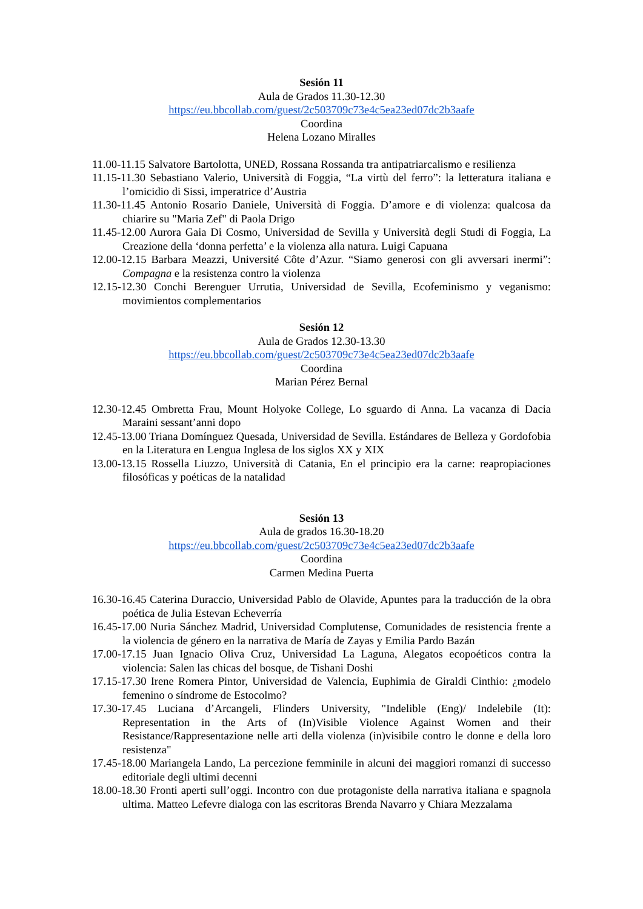Sesión 11
Aula de Grados 11.30-12.30
https://eu.bbcollab.com/guest/2c503709c73e4c5ea23ed07dc2b3aafe
Coordina
Helena Lozano Miralles
11.00-11.15 Salvatore Bartolotta, UNED, Rossana Rossanda tra antipatriarcalismo e resilienza
11.15-11.30 Sebastiano Valerio, Università di Foggia, “La virtù del ferro”: la letteratura italiana e l’omicidio di Sissi, imperatrice d’Austria
11.30-11.45 Antonio Rosario Daniele, Università di Foggia. D’amore e di violenza: qualcosa da chiarire su "Maria Zef" di Paola Drigo
11.45-12.00 Aurora Gaia Di Cosmo, Universidad de Sevilla y Università degli Studi di Foggia, La Creazione della ‘donna perfetta’ e la violenza alla natura. Luigi Capuana
12.00-12.15 Barbara Meazzi, Université Côte d’Azur. “Siamo generosi con gli avversari inermi”: Compagna e la resistenza contro la violenza
12.15-12.30 Conchi Berenguer Urrutia, Universidad de Sevilla, Ecofeminismo y veganismo: movimientos complementarios
Sesión 12
Aula de Grados 12.30-13.30
https://eu.bbcollab.com/guest/2c503709c73e4c5ea23ed07dc2b3aafe
Coordina
Marian Pérez Bernal
12.30-12.45 Ombretta Frau, Mount Holyoke College, Lo sguardo di Anna. La vacanza di Dacia Maraini sessant’anni dopo
12.45-13.00 Triana Domínguez Quesada, Universidad de Sevilla. Estándares de Belleza y Gordofobia en la Literatura en Lengua Inglesa de los siglos XX y XIX
13.00-13.15 Rossella Liuzzo, Università di Catania, En el principio era la carne: reapropiaciones filosóficas y poéticas de la natalidad
Sesión 13
Aula de grados 16.30-18.20
https://eu.bbcollab.com/guest/2c503709c73e4c5ea23ed07dc2b3aafe
Coordina
Carmen Medina Puerta
16.30-16.45 Caterina Duraccio, Universidad Pablo de Olavide, Apuntes para la traducción de la obra poética de Julia Estevan Echeverría
16.45-17.00 Nuria Sánchez Madrid, Universidad Complutense, Comunidades de resistencia frente a la violencia de género en la narrativa de María de Zayas y Emilia Pardo Bazán
17.00-17.15 Juan Ignacio Oliva Cruz, Universidad La Laguna, Alegatos ecopoéticos contra la violencia: Salen las chicas del bosque, de Tishani Doshi
17.15-17.30 Irene Romera Pintor, Universidad de Valencia, Euphimia de Giraldi Cinthio: ¿modelo femenino o síndrome de Estocolmo?
17.30-17.45 Luciana d’Arcangeli, Flinders University, "Indelible (Eng)/ Indelebile (It): Representation in the Arts of (In)Visible Violence Against Women and their Resistance/Rappresentazione nelle arti della violenza (in)visibile contro le donne e della loro resistenza"
17.45-18.00 Mariangela Lando, La percezione femminile in alcuni dei maggiori romanzi di successo editoriale degli ultimi decenni
18.00-18.30 Fronti aperti sull’oggi. Incontro con due protagoniste della narrativa italiana e spagnola ultima. Matteo Lefevre dialoga con las escritoras Brenda Navarro y Chiara Mezzalama